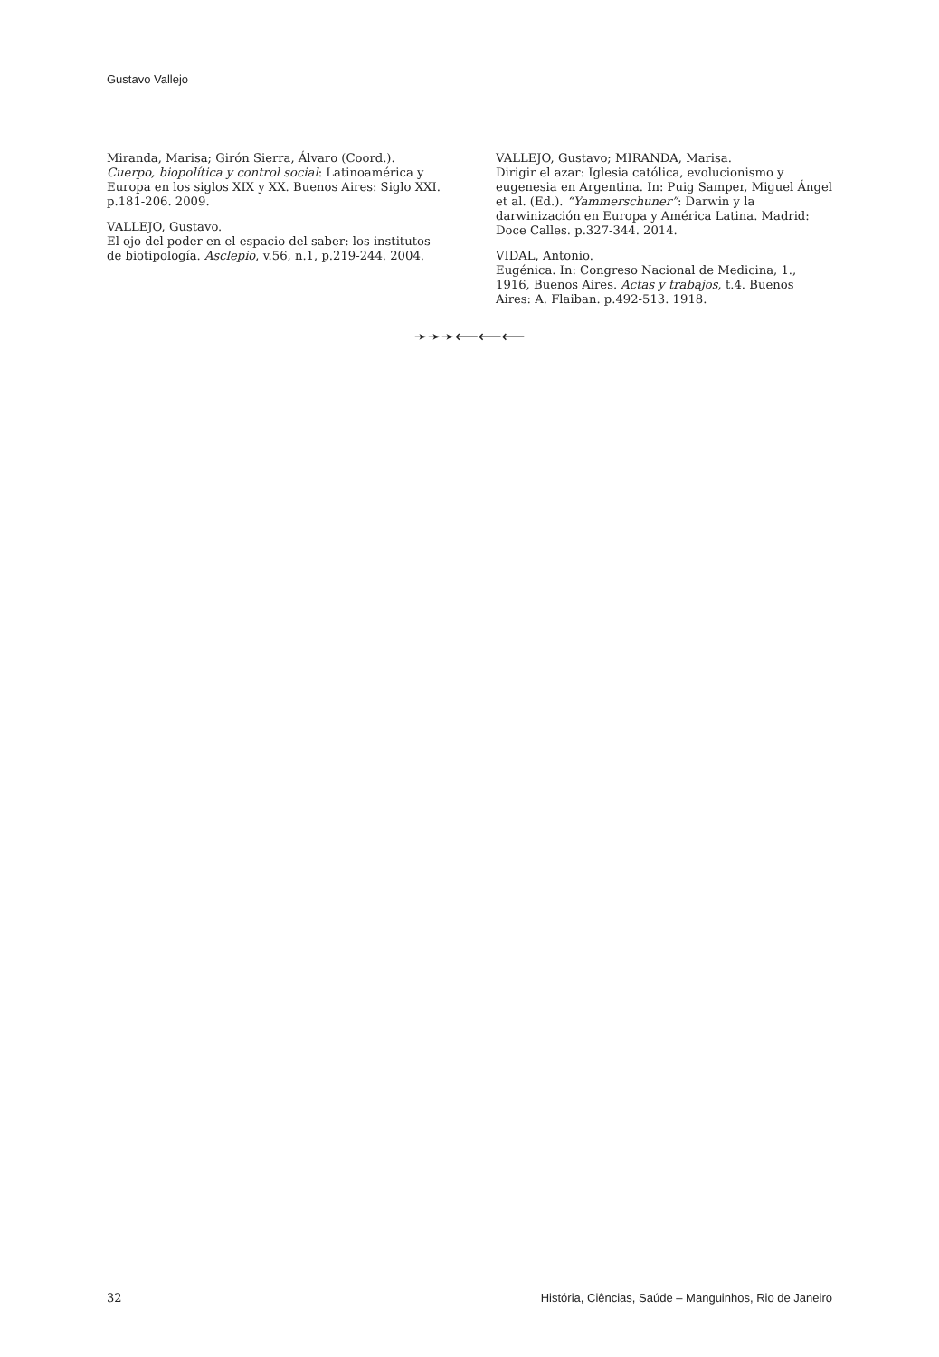Gustavo Vallejo
Miranda, Marisa; Girón Sierra, Álvaro (Coord.). Cuerpo, biopolítica y control social: Latinoamérica y Europa en los siglos XIX y XX. Buenos Aires: Siglo XXI. p.181-206. 2009.
VALLEJO, Gustavo.
El ojo del poder en el espacio del saber: los institutos de biotipología. Asclepio, v.56, n.1, p.219-244. 2004.
VALLEJO, Gustavo; MIRANDA, Marisa.
Dirigir el azar: Iglesia católica, evolucionismo y eugenesia en Argentina. In: Puig Samper, Miguel Ángel et al. (Ed.). “Yammerschuner”: Darwin y la darwinización en Europa y América Latina. Madrid: Doce Calles. p.327-344. 2014.
VIDAL, Antonio.
Eugénica. In: Congreso Nacional de Medicina, 1., 1916, Buenos Aires. Actas y trabajos, t.4. Buenos Aires: A. Flaiban. p.492-513. 1918.
➛➛➛⟵⟵⟵
32 História, Ciências, Saúde – Manguinhos, Rio de Janeiro